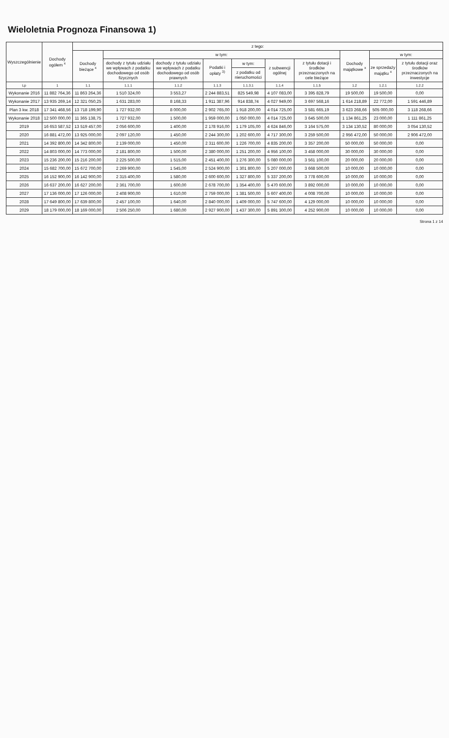Wieloletnia Prognoza Finansowa 1)
| Wyszczególnienie | Dochody ogółem <sup>x</sup> | z tego: | | | | | | | | | |
| --- | --- | --- | --- | --- | --- | --- | --- | --- | --- | --- | --- |
| | | Dochody bieżące <sup>x</sup> | w tym: | | | | | | Dochody majątkowe <sup>x</sup> | w tym: | |
| | | | dochody z tytułu udziału we wpływach z podatku dochodowego od osób fizycznych | dochody z tytułu udziału we wpływach z podatku dochodowego od osób prawnych | Podatki i opłaty <sup>3)</sup> | w tym: | z subwencji ogólnej | z tytułu dotacji i środków przeznaczonych na cele bieżące | | ze sprzedaży majątku <sup>x</sup> | z tytułu dotacji oraz środków przeznaczonych na inwestycje |
| | | | | | | z podatku od nieruchomości | | | | | |
| Lp | 1 | 1.1 | 1.1.1 | 1.1.2 | 1.1.3 | 1.1.3.1 | 1.1.4 | 1.1.5 | 1.2 | 1.2.1 | 1.2.2 |
| Wykonanie 2016 | 11 882 764,36 | 11 863 264,36 | 1 510 324,00 | 3 553,27 | 2 244 883,51 | 825 549,98 | 4 107 083,00 | 3 395 828,79 | 19 500,00 | 19 500,00 | 0,00 |
| Wykonanie 2017 | 13 935 269,14 | 12 321 050,25 | 1 631 283,00 | 8 168,33 | 1 911 387,96 | 914 838,74 | 4 027 949,00 | 3 697 568,16 | 1 614 218,89 | 22 772,00 | 1 591 446,89 |
| Plan 3 kw. 2018 | 17 341 468,56 | 13 718 199,90 | 1 727 932,00 | 8 000,00 | 2 902 765,00 | 1 918 200,00 | 4 014 725,00 | 3 581 665,19 | 3 623 268,66 | 505 000,00 | 3 118 268,66 |
| Wykonanie 2018 | 12 500 000,00 | 11 365 138,75 | 1 727 932,00 | 1 500,00 | 1 959 000,00 | 1 050 000,00 | 4 014 725,00 | 3 645 500,00 | 1 134 861,25 | 23 000,00 | 1 111 861,25 |
| 2019 | 16 653 587,52 | 13 519 457,00 | 2 056 600,00 | 1 400,00 | 2 178 916,00 | 1 179 105,00 | 4 624 846,00 | 3 164 575,00 | 3 134 130,52 | 80 000,00 | 3 054 130,52 |
| 2020 | 16 881 472,00 | 13 925 000,00 | 2 097 120,00 | 1 450,00 | 2 244 300,00 | 1 202 600,00 | 4 717 300,00 | 3 259 500,00 | 2 956 472,00 | 50 000,00 | 2 906 472,00 |
| 2021 | 14 392 800,00 | 14 342 800,00 | 2 139 000,00 | 1 450,00 | 2 311 600,00 | 1 226 700,00 | 4 835 200,00 | 3 357 200,00 | 50 000,00 | 50 000,00 | 0,00 |
| 2022 | 14 803 000,00 | 14 773 000,00 | 2 181 800,00 | 1 500,00 | 2 380 000,00 | 1 251 200,00 | 4 956 100,00 | 3 458 000,00 | 30 000,00 | 30 000,00 | 0,00 |
| 2023 | 15 236 200,00 | 15 216 200,00 | 2 225 500,00 | 1 515,00 | 2 451 400,00 | 1 276 300,00 | 5 080 000,00 | 3 561 100,00 | 20 000,00 | 20 000,00 | 0,00 |
| 2024 | 15 682 700,00 | 15 672 700,00 | 2 269 900,00 | 1 545,00 | 2 524 900,00 | 1 301 800,00 | 5 207 000,00 | 3 668 500,00 | 10 000,00 | 10 000,00 | 0,00 |
| 2025 | 16 152 900,00 | 16 142 900,00 | 2 315 400,00 | 1 580,00 | 2 600 600,00 | 1 327 800,00 | 5 337 200,00 | 3 778 600,00 | 10 000,00 | 10 000,00 | 0,00 |
| 2026 | 16 637 200,00 | 16 627 200,00 | 2 361 700,00 | 1 600,00 | 2 678 700,00 | 1 354 400,00 | 5 470 600,00 | 3 892 000,00 | 10 000,00 | 10 000,00 | 0,00 |
| 2027 | 17 136 000,00 | 17 126 000,00 | 2 408 900,00 | 1 610,00 | 2 759 000,00 | 1 381 500,00 | 5 607 400,00 | 4 008 700,00 | 10 000,00 | 10 000,00 | 0,00 |
| 2028 | 17 649 800,00 | 17 639 800,00 | 2 457 100,00 | 1 640,00 | 2 840 000,00 | 1 409 000,00 | 5 747 600,00 | 4 129 000,00 | 10 000,00 | 10 000,00 | 0,00 |
| 2029 | 18 179 000,00 | 18 169 000,00 | 2 506 250,00 | 1 680,00 | 2 927 900,00 | 1 437 300,00 | 5 891 300,00 | 4 252 900,00 | 10 000,00 | 10 000,00 | 0,00 |
Strona 1 z 14